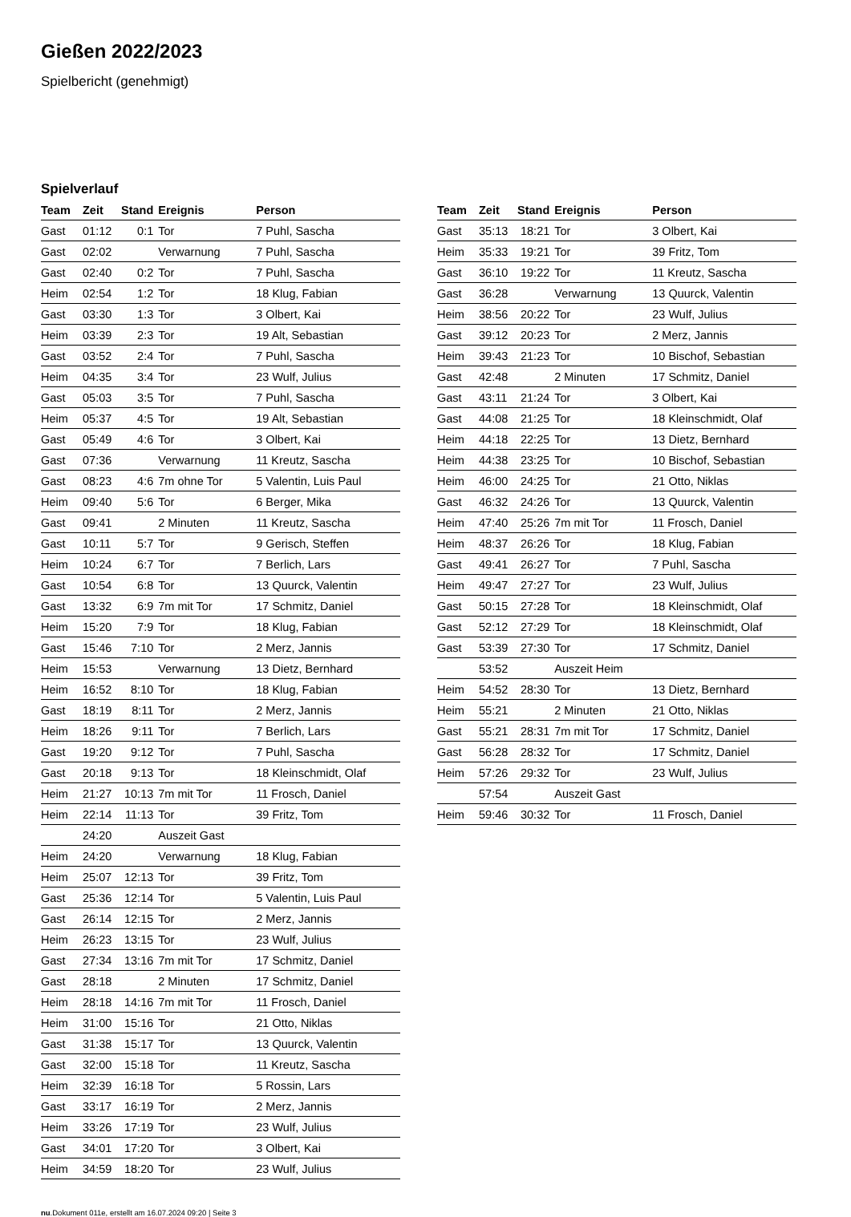Gießen 2022/2023
Spielbericht (genehmigt)
Spielverlauf
| Team | Zeit | Stand | Ereignis | Person |
| --- | --- | --- | --- | --- |
| Gast | 01:12 | 0:1 | Tor | 7 Puhl, Sascha |
| Gast | 02:02 | | Verwarnung | 7 Puhl, Sascha |
| Gast | 02:40 | 0:2 | Tor | 7 Puhl, Sascha |
| Heim | 02:54 | 1:2 | Tor | 18 Klug, Fabian |
| Gast | 03:30 | 1:3 | Tor | 3 Olbert, Kai |
| Heim | 03:39 | 2:3 | Tor | 19 Alt, Sebastian |
| Gast | 03:52 | 2:4 | Tor | 7 Puhl, Sascha |
| Heim | 04:35 | 3:4 | Tor | 23 Wulf, Julius |
| Gast | 05:03 | 3:5 | Tor | 7 Puhl, Sascha |
| Heim | 05:37 | 4:5 | Tor | 19 Alt, Sebastian |
| Gast | 05:49 | 4:6 | Tor | 3 Olbert, Kai |
| Gast | 07:36 | | Verwarnung | 11 Kreutz, Sascha |
| Gast | 08:23 | 4:6 | 7m ohne Tor | 5 Valentin, Luis Paul |
| Heim | 09:40 | 5:6 | Tor | 6 Berger, Mika |
| Gast | 09:41 | | 2 Minuten | 11 Kreutz, Sascha |
| Gast | 10:11 | 5:7 | Tor | 9 Gerisch, Steffen |
| Heim | 10:24 | 6:7 | Tor | 7 Berlich, Lars |
| Gast | 10:54 | 6:8 | Tor | 13 Quurck, Valentin |
| Gast | 13:32 | 6:9 | 7m mit Tor | 17 Schmitz, Daniel |
| Heim | 15:20 | 7:9 | Tor | 18 Klug, Fabian |
| Gast | 15:46 | 7:10 | Tor | 2 Merz, Jannis |
| Heim | 15:53 | | Verwarnung | 13 Dietz, Bernhard |
| Heim | 16:52 | 8:10 | Tor | 18 Klug, Fabian |
| Gast | 18:19 | 8:11 | Tor | 2 Merz, Jannis |
| Heim | 18:26 | 9:11 | Tor | 7 Berlich, Lars |
| Gast | 19:20 | 9:12 | Tor | 7 Puhl, Sascha |
| Gast | 20:18 | 9:13 | Tor | 18 Kleinschmidt, Olaf |
| Heim | 21:27 | 10:13 | 7m mit Tor | 11 Frosch, Daniel |
| Heim | 22:14 | 11:13 | Tor | 39 Fritz, Tom |
| | 24:20 | | Auszeit Gast | |
| Heim | 24:20 | | Verwarnung | 18 Klug, Fabian |
| Heim | 25:07 | 12:13 | Tor | 39 Fritz, Tom |
| Gast | 25:36 | 12:14 | Tor | 5 Valentin, Luis Paul |
| Gast | 26:14 | 12:15 | Tor | 2 Merz, Jannis |
| Heim | 26:23 | 13:15 | Tor | 23 Wulf, Julius |
| Gast | 27:34 | 13:16 | 7m mit Tor | 17 Schmitz, Daniel |
| Gast | 28:18 | | 2 Minuten | 17 Schmitz, Daniel |
| Heim | 28:18 | 14:16 | 7m mit Tor | 11 Frosch, Daniel |
| Heim | 31:00 | 15:16 | Tor | 21 Otto, Niklas |
| Gast | 31:38 | 15:17 | Tor | 13 Quurck, Valentin |
| Gast | 32:00 | 15:18 | Tor | 11 Kreutz, Sascha |
| Heim | 32:39 | 16:18 | Tor | 5 Rossin, Lars |
| Gast | 33:17 | 16:19 | Tor | 2 Merz, Jannis |
| Heim | 33:26 | 17:19 | Tor | 23 Wulf, Julius |
| Gast | 34:01 | 17:20 | Tor | 3 Olbert, Kai |
| Heim | 34:59 | 18:20 | Tor | 23 Wulf, Julius |
| Team | Zeit | Stand | Ereignis | Person |
| --- | --- | --- | --- | --- |
| Gast | 35:13 | 18:21 | Tor | 3 Olbert, Kai |
| Heim | 35:33 | 19:21 | Tor | 39 Fritz, Tom |
| Gast | 36:10 | 19:22 | Tor | 11 Kreutz, Sascha |
| Gast | 36:28 | | Verwarnung | 13 Quurck, Valentin |
| Heim | 38:56 | 20:22 | Tor | 23 Wulf, Julius |
| Gast | 39:12 | 20:23 | Tor | 2 Merz, Jannis |
| Heim | 39:43 | 21:23 | Tor | 10 Bischof, Sebastian |
| Gast | 42:48 | | 2 Minuten | 17 Schmitz, Daniel |
| Gast | 43:11 | 21:24 | Tor | 3 Olbert, Kai |
| Gast | 44:08 | 21:25 | Tor | 18 Kleinschmidt, Olaf |
| Heim | 44:18 | 22:25 | Tor | 13 Dietz, Bernhard |
| Heim | 44:38 | 23:25 | Tor | 10 Bischof, Sebastian |
| Heim | 46:00 | 24:25 | Tor | 21 Otto, Niklas |
| Gast | 46:32 | 24:26 | Tor | 13 Quurck, Valentin |
| Heim | 47:40 | 25:26 | 7m mit Tor | 11 Frosch, Daniel |
| Heim | 48:37 | 26:26 | Tor | 18 Klug, Fabian |
| Gast | 49:41 | 26:27 | Tor | 7 Puhl, Sascha |
| Heim | 49:47 | 27:27 | Tor | 23 Wulf, Julius |
| Gast | 50:15 | 27:28 | Tor | 18 Kleinschmidt, Olaf |
| Gast | 52:12 | 27:29 | Tor | 18 Kleinschmidt, Olaf |
| Gast | 53:39 | 27:30 | Tor | 17 Schmitz, Daniel |
| | 53:52 | | Auszeit Heim | |
| Heim | 54:52 | 28:30 | Tor | 13 Dietz, Bernhard |
| Heim | 55:21 | | 2 Minuten | 21 Otto, Niklas |
| Gast | 55:21 | 28:31 | 7m mit Tor | 17 Schmitz, Daniel |
| Gast | 56:28 | 28:32 | Tor | 17 Schmitz, Daniel |
| Heim | 57:26 | 29:32 | Tor | 23 Wulf, Julius |
| | 57:54 | | Auszeit Gast | |
| Heim | 59:46 | 30:32 | Tor | 11 Frosch, Daniel |
nu.Dokument 011e, erstellt am 16.07.2024 09:20 | Seite 3